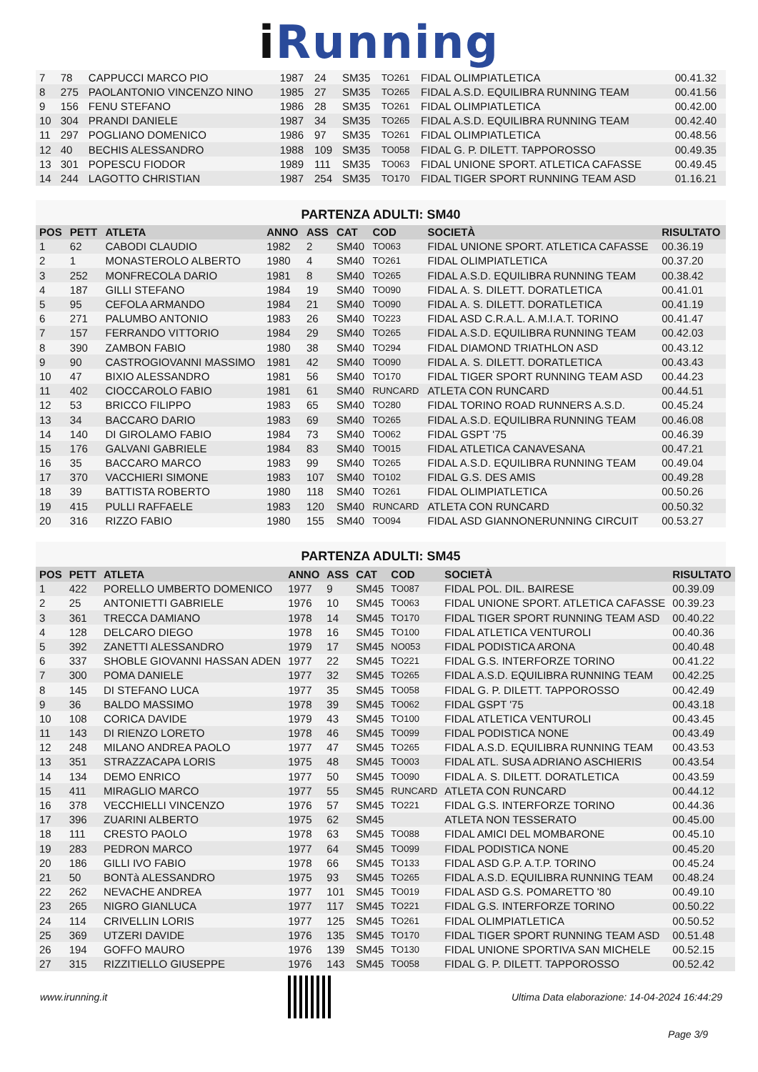i Running
| 7 | 78 | CAPPUCCI MARCO PIO | 1987 | 24 | SM35 | TO261 | FIDAL OLIMPIATLETICA | 00.41.32 |
| 8 | 275 | PAOLANTONIO VINCENZO NINO | 1985 | 27 | SM35 | TO265 | FIDAL A.S.D. EQUILIBRA RUNNING TEAM | 00.41.56 |
| 9 | 156 | FENU STEFANO | 1986 | 28 | SM35 | TO261 | FIDAL OLIMPIATLETICA | 00.42.00 |
| 10 | 304 | PRANDI DANIELE | 1987 | 34 | SM35 | TO265 | FIDAL A.S.D. EQUILIBRA RUNNING TEAM | 00.42.40 |
| 11 | 297 | POGLIANO DOMENICO | 1986 | 97 | SM35 | TO261 | FIDAL OLIMPIATLETICA | 00.48.56 |
| 12 | 40 | BECHIS ALESSANDRO | 1988 | 109 | SM35 | TO058 | FIDAL G. P. DILETT. TAPPOROSSO | 00.49.35 |
| 13 | 301 | POPESCU FIODOR | 1989 | 111 | SM35 | TO063 | FIDAL UNIONE SPORT. ATLETICA CAFASSE | 00.49.45 |
| 14 | 244 | LAGOTTO CHRISTIAN | 1987 | 254 | SM35 | TO170 | FIDAL TIGER SPORT RUNNING TEAM ASD | 01.16.21 |
PARTENZA ADULTI: SM40
| POS | PETT | ATLETA | ANNO | ASS | CAT | COD | SOCIETÀ | RISULTATO |
| --- | --- | --- | --- | --- | --- | --- | --- | --- |
| 1 | 62 | CABODI CLAUDIO | 1982 | 2 | SM40 | TO063 | FIDAL UNIONE SPORT. ATLETICA CAFASSE | 00.36.19 |
| 2 | 1 | MONASTEROLO ALBERTO | 1980 | 4 | SM40 | TO261 | FIDAL OLIMPIATLETICA | 00.37.20 |
| 3 | 252 | MONFRECOLA DARIO | 1981 | 8 | SM40 | TO265 | FIDAL A.S.D. EQUILIBRA RUNNING TEAM | 00.38.42 |
| 4 | 187 | GILLI STEFANO | 1984 | 19 | SM40 | TO090 | FIDAL A. S. DILETT. DORATLETICA | 00.41.01 |
| 5 | 95 | CEFOLA ARMANDO | 1984 | 21 | SM40 | TO090 | FIDAL A. S. DILETT. DORATLETICA | 00.41.19 |
| 6 | 271 | PALUMBO ANTONIO | 1983 | 26 | SM40 | TO223 | FIDAL ASD C.R.A.L. A.M.I.A.T. TORINO | 00.41.47 |
| 7 | 157 | FERRANDO VITTORIO | 1984 | 29 | SM40 | TO265 | FIDAL A.S.D. EQUILIBRA RUNNING TEAM | 00.42.03 |
| 8 | 390 | ZAMBON FABIO | 1980 | 38 | SM40 | TO294 | FIDAL DIAMOND TRIATHLON ASD | 00.43.12 |
| 9 | 90 | CASTROGIOVANNI MASSIMO | 1981 | 42 | SM40 | TO090 | FIDAL A. S. DILETT. DORATLETICA | 00.43.43 |
| 10 | 47 | BIXIO ALESSANDRO | 1981 | 56 | SM40 | TO170 | FIDAL TIGER SPORT RUNNING TEAM ASD | 00.44.23 |
| 11 | 402 | CIOCCAROLO FABIO | 1981 | 61 | SM40 | RUNCARD | ATLETA CON RUNCARD | 00.44.51 |
| 12 | 53 | BRICCO FILIPPO | 1983 | 65 | SM40 | TO280 | FIDAL TORINO ROAD RUNNERS A.S.D. | 00.45.24 |
| 13 | 34 | BACCARO DARIO | 1983 | 69 | SM40 | TO265 | FIDAL A.S.D. EQUILIBRA RUNNING TEAM | 00.46.08 |
| 14 | 140 | DI GIROLAMO FABIO | 1984 | 73 | SM40 | TO062 | FIDAL GSPT '75 | 00.46.39 |
| 15 | 176 | GALVANI GABRIELE | 1984 | 83 | SM40 | TO015 | FIDAL ATLETICA CANAVESANA | 00.47.21 |
| 16 | 35 | BACCARO MARCO | 1983 | 99 | SM40 | TO265 | FIDAL A.S.D. EQUILIBRA RUNNING TEAM | 00.49.04 |
| 17 | 370 | VACCHIERI SIMONE | 1983 | 107 | SM40 | TO102 | FIDAL G.S. DES AMIS | 00.49.28 |
| 18 | 39 | BATTISTA ROBERTO | 1980 | 118 | SM40 | TO261 | FIDAL OLIMPIATLETICA | 00.50.26 |
| 19 | 415 | PULLI RAFFAELE | 1983 | 120 | SM40 | RUNCARD | ATLETA CON RUNCARD | 00.50.32 |
| 20 | 316 | RIZZO FABIO | 1980 | 155 | SM40 | TO094 | FIDAL ASD GIANNONERUNNING CIRCUIT | 00.53.27 |
PARTENZA ADULTI: SM45
| POS | PETT | ATLETA | ANNO | ASS | CAT | COD | SOCIETÀ | RISULTATO |
| --- | --- | --- | --- | --- | --- | --- | --- | --- |
| 1 | 422 | PORELLO UMBERTO DOMENICO | 1977 | 9 | SM45 | TO087 | FIDAL POL. DIL. BAIRESE | 00.39.09 |
| 2 | 25 | ANTONIETTI GABRIELE | 1976 | 10 | SM45 | TO063 | FIDAL UNIONE SPORT. ATLETICA CAFASSE | 00.39.23 |
| 3 | 361 | TRECCA DAMIANO | 1978 | 14 | SM45 | TO170 | FIDAL TIGER SPORT RUNNING TEAM ASD | 00.40.22 |
| 4 | 128 | DELCARO DIEGO | 1978 | 16 | SM45 | TO100 | FIDAL ATLETICA VENTUROLI | 00.40.36 |
| 5 | 392 | ZANETTI ALESSANDRO | 1979 | 17 | SM45 | NO053 | FIDAL PODISTICA ARONA | 00.40.48 |
| 6 | 337 | SHOBLE GIOVANNI HASSAN ADEN | 1977 | 22 | SM45 | TO221 | FIDAL G.S. INTERFORZE TORINO | 00.41.22 |
| 7 | 300 | POMA DANIELE | 1977 | 32 | SM45 | TO265 | FIDAL A.S.D. EQUILIBRA RUNNING TEAM | 00.42.25 |
| 8 | 145 | DI STEFANO LUCA | 1977 | 35 | SM45 | TO058 | FIDAL G. P. DILETT. TAPPOROSSO | 00.42.49 |
| 9 | 36 | BALDO MASSIMO | 1978 | 39 | SM45 | TO062 | FIDAL GSPT '75 | 00.43.18 |
| 10 | 108 | CORICA DAVIDE | 1979 | 43 | SM45 | TO100 | FIDAL ATLETICA VENTUROLI | 00.43.45 |
| 11 | 143 | DI RIENZO LORETO | 1978 | 46 | SM45 | TO099 | FIDAL PODISTICA NONE | 00.43.49 |
| 12 | 248 | MILANO ANDREA PAOLO | 1977 | 47 | SM45 | TO265 | FIDAL A.S.D. EQUILIBRA RUNNING TEAM | 00.43.53 |
| 13 | 351 | STRAZZACAPA LORIS | 1975 | 48 | SM45 | TO003 | FIDAL ATL. SUSA ADRIANO ASCHIERIS | 00.43.54 |
| 14 | 134 | DEMO ENRICO | 1977 | 50 | SM45 | TO090 | FIDAL A. S. DILETT. DORATLETICA | 00.43.59 |
| 15 | 411 | MIRAGLIO MARCO | 1977 | 55 | SM45 | RUNCARD | ATLETA CON RUNCARD | 00.44.12 |
| 16 | 378 | VECCHIELLI VINCENZO | 1976 | 57 | SM45 | TO221 | FIDAL G.S. INTERFORZE TORINO | 00.44.36 |
| 17 | 396 | ZUARINI ALBERTO | 1975 | 62 | SM45 | | ATLETA NON TESSERATO | 00.45.00 |
| 18 | 111 | CRESTO PAOLO | 1978 | 63 | SM45 | TO088 | FIDAL AMICI DEL MOMBARONE | 00.45.10 |
| 19 | 283 | PEDRON MARCO | 1977 | 64 | SM45 | TO099 | FIDAL PODISTICA NONE | 00.45.20 |
| 20 | 186 | GILLI IVO FABIO | 1978 | 66 | SM45 | TO133 | FIDAL ASD G.P. A.T.P. TORINO | 00.45.24 |
| 21 | 50 | BONTà ALESSANDRO | 1975 | 93 | SM45 | TO265 | FIDAL A.S.D. EQUILIBRA RUNNING TEAM | 00.48.24 |
| 22 | 262 | NEVACHE ANDREA | 1977 | 101 | SM45 | TO019 | FIDAL ASD G.S. POMARETTO '80 | 00.49.10 |
| 23 | 265 | NIGRO GIANLUCA | 1977 | 117 | SM45 | TO221 | FIDAL G.S. INTERFORZE TORINO | 00.50.22 |
| 24 | 114 | CRIVELLIN LORIS | 1977 | 125 | SM45 | TO261 | FIDAL OLIMPIATLETICA | 00.50.52 |
| 25 | 369 | UTZERI DAVIDE | 1976 | 135 | SM45 | TO170 | FIDAL TIGER SPORT RUNNING TEAM ASD | 00.51.48 |
| 26 | 194 | GOFFO MAURO | 1976 | 139 | SM45 | TO130 | FIDAL UNIONE SPORTIVA SAN MICHELE | 00.52.15 |
| 27 | 315 | RIZZITIELLO GIUSEPPE | 1976 | 143 | SM45 | TO058 | FIDAL G. P. DILETT. TAPPOROSSO | 00.52.42 |
www.irunning.it
Ultima Data elaborazione: 14-04-2024 16:44:29
Page 3/9